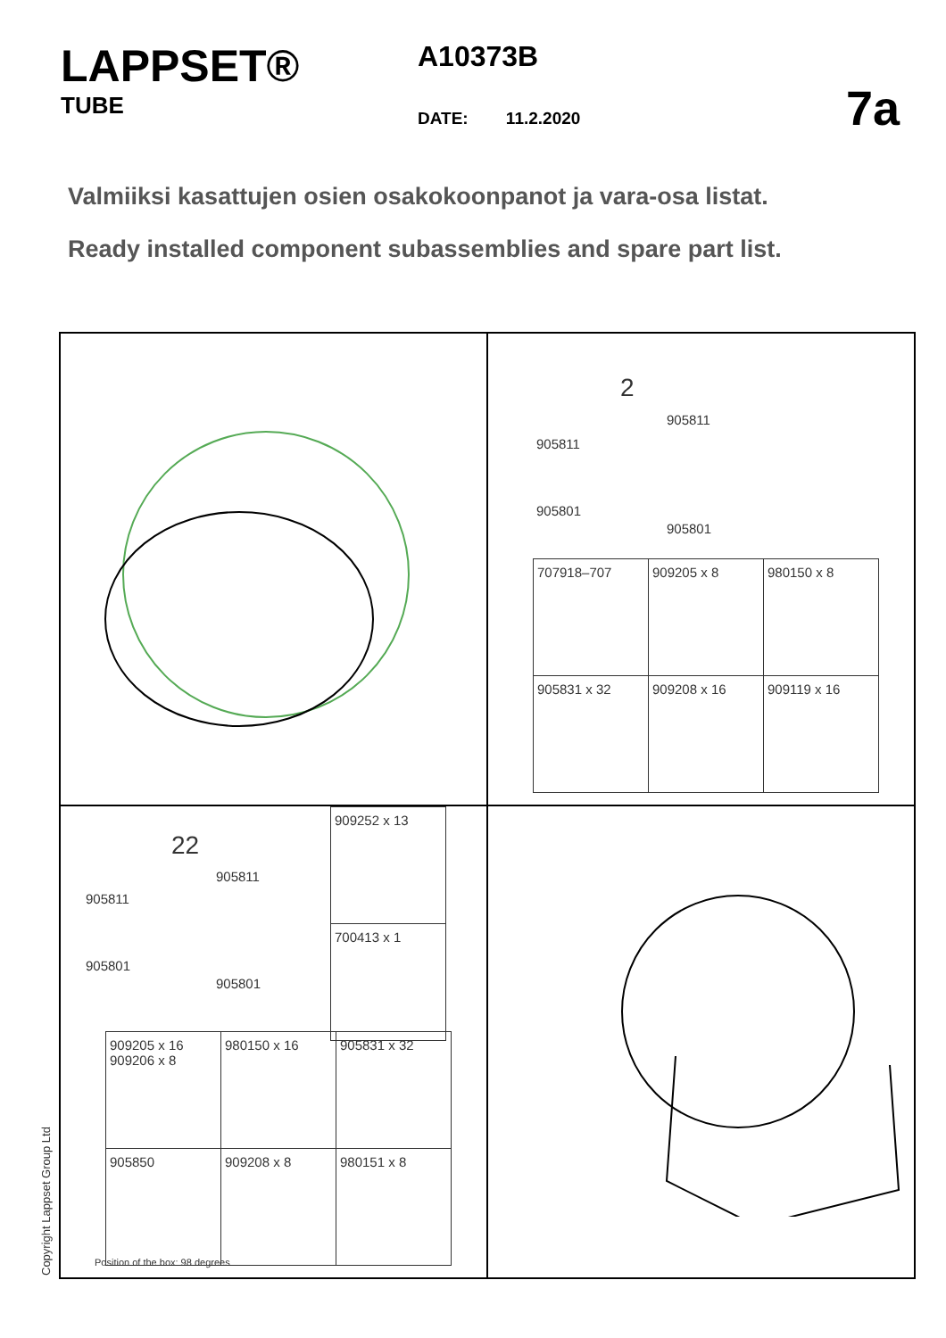LAPPSET®
TUBE
A10373B
DATE: 11.2.2020
7a
Valmiiksi kasattujen osien osakokoonpanot ja vara-osa listat.
Ready installed component subassemblies and spare part list.
2
905811
905811
905801
905801
| 707918–707 | 909205 x 8 | 980150 x 8 |
| 905831 x 32 | 909208 x 16 | 909119 x 16 |
22
905811
905811
905801
905801
| 909252 x 13 |
| 700413 x 1 |
| 909205 x 16 909206 x 8 | 980150 x 16 | 905831 x 32 |
| 905850 | 909208 x 8 | 980151 x 8 |
Position of the box: 98 degrees
Copyright Lappset Group Ltd